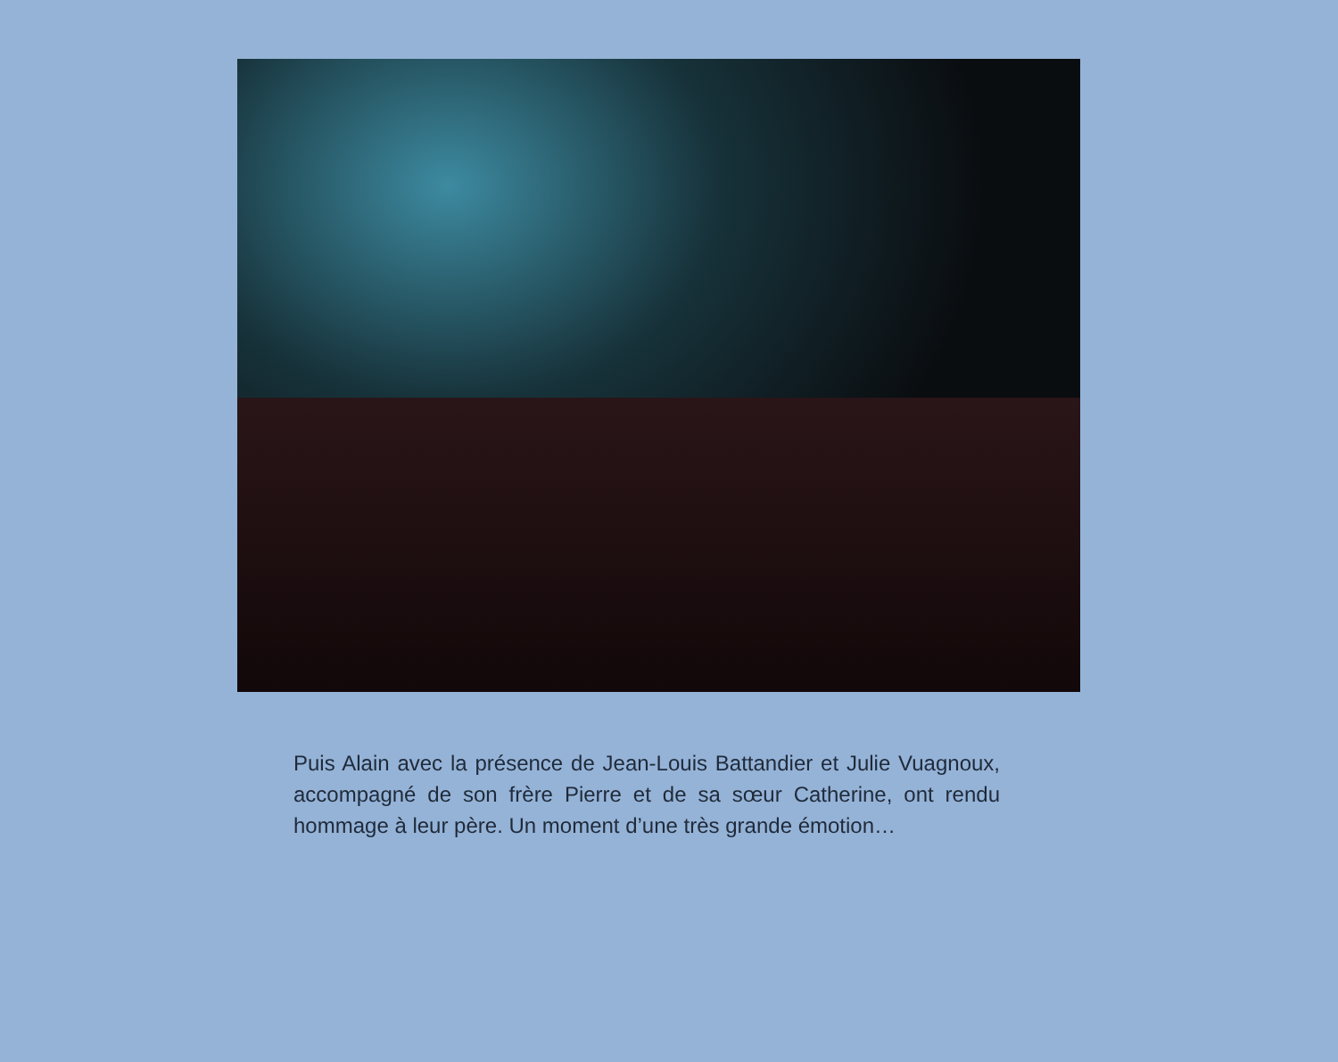Puis Alain avec la présence de Jean-Louis Battandier et Julie Vuagnoux, accompagné de son frère Pierre et de sa sœur Catherine, ont rendu hommage à leur père. Un moment d’une très grande émotion…